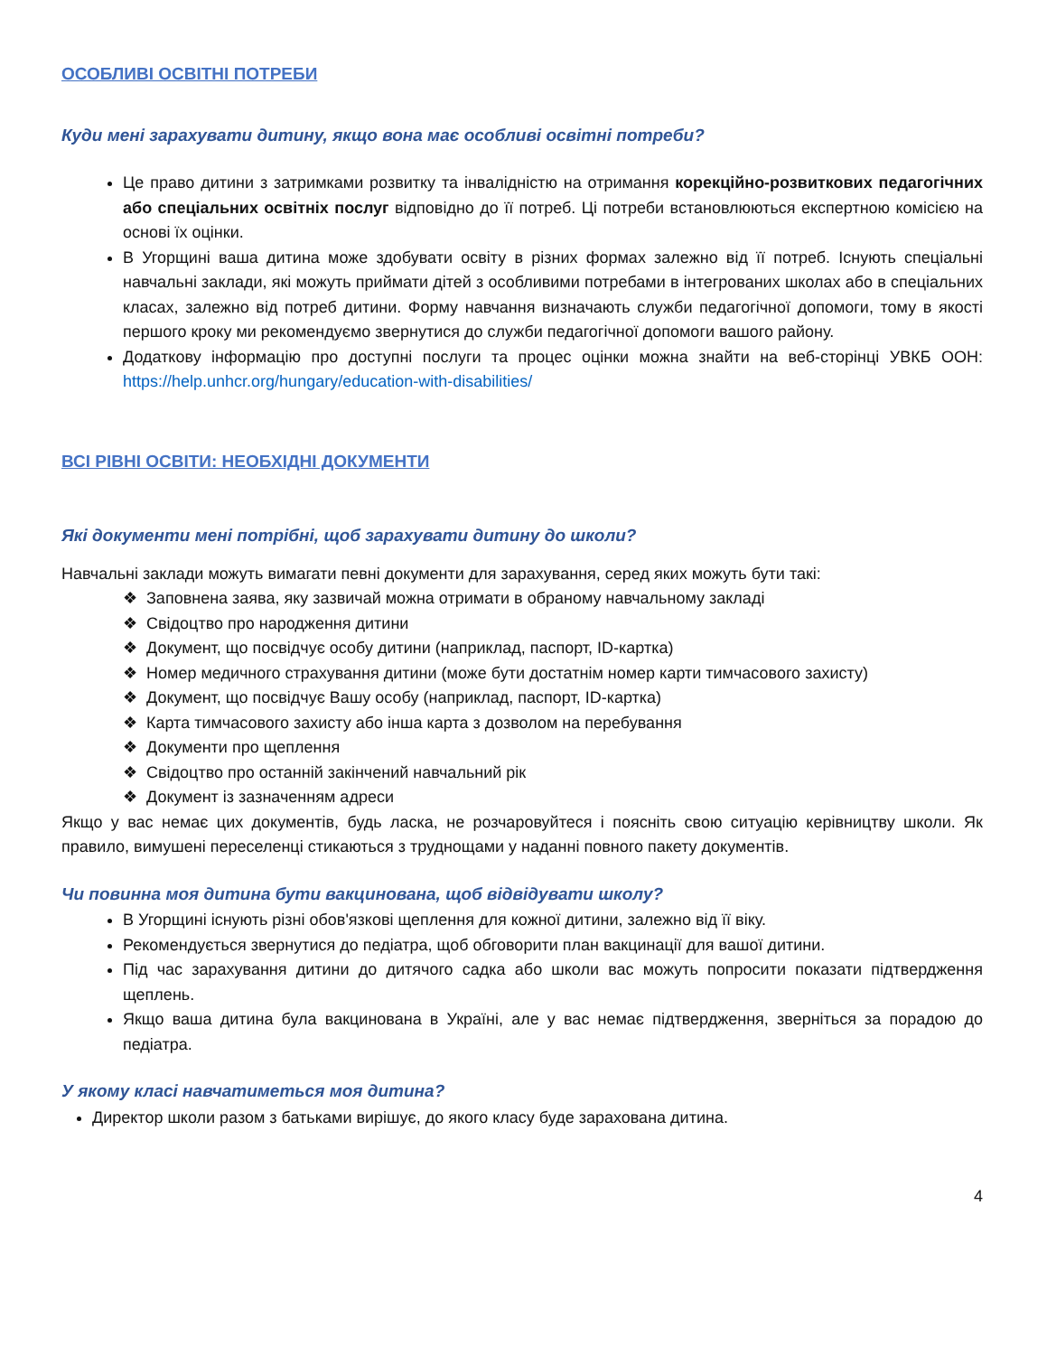ОСОБЛИВІ ОСВІТНІ ПОТРЕБИ
Куди мені зарахувати дитину, якщо вона має особливі освітні потреби?
Це право дитини з затримками розвитку та інвалідністю на отримання корекційно-розвиткових педагогічних або спеціальних освітніх послуг відповідно до її потреб. Ці потреби встановлюються експертною комісією на основі їх оцінки.
В Угорщині ваша дитина може здобувати освіту в різних формах залежно від її потреб. Існують спеціальні навчальні заклади, які можуть приймати дітей з особливими потребами в інтегрованих школах або в спеціальних класах, залежно від потреб дитини. Форму навчання визначають служби педагогічної допомоги, тому в якості першого кроку ми рекомендуємо звернутися до служби педагогічної допомоги вашого району.
Додаткову інформацію про доступні послуги та процес оцінки можна знайти на веб-сторінці УВКБ ООН: https://help.unhcr.org/hungary/education-with-disabilities/
ВСІ РІВНІ ОСВІТИ: НЕОБХІДНІ ДОКУМЕНТИ
Які документи мені потрібні, щоб зарахувати дитину до школи?
Навчальні заклади можуть вимагати певні документи для зарахування, серед яких можуть бути такі:
❖ Заповнена заява, яку зазвичай можна отримати в обраному навчальному закладі
❖ Свідоцтво про народження дитини
❖ Документ, що посвідчує особу дитини (наприклад, паспорт, ID-картка)
❖ Номер медичного страхування дитини (може бути достатнім номер карти тимчасового захисту)
❖ Документ, що посвідчує Вашу особу (наприклад, паспорт, ID-картка)
❖ Карта тимчасового захисту або інша карта з дозволом на перебування
❖ Документи про щеплення
❖ Свідоцтво про останній закінчений навчальний рік
❖ Документ із зазначенням адреси
Якщо у вас немає цих документів, будь ласка, не розчаровуйтеся і поясніть свою ситуацію керівництву школи. Як правило, вимушені переселенці стикаються з труднощами у наданні повного пакету документів.
Чи повинна моя дитина бути вакцинована, щоб відвідувати школу?
В Угорщині існують різні обов'язкові щеплення для кожної дитини, залежно від її віку.
Рекомендується звернутися до педіатра, щоб обговорити план вакцинації для вашої дитини.
Під час зарахування дитини до дитячого садка або школи вас можуть попросити показати підтвердження щеплень.
Якщо ваша дитина була вакцинована в Україні, але у вас немає підтвердження, зверніться за порадою до педіатра.
У якому класі навчатиметься моя дитина?
Директор школи разом з батьками вирішує, до якого класу буде зарахована дитина.
4